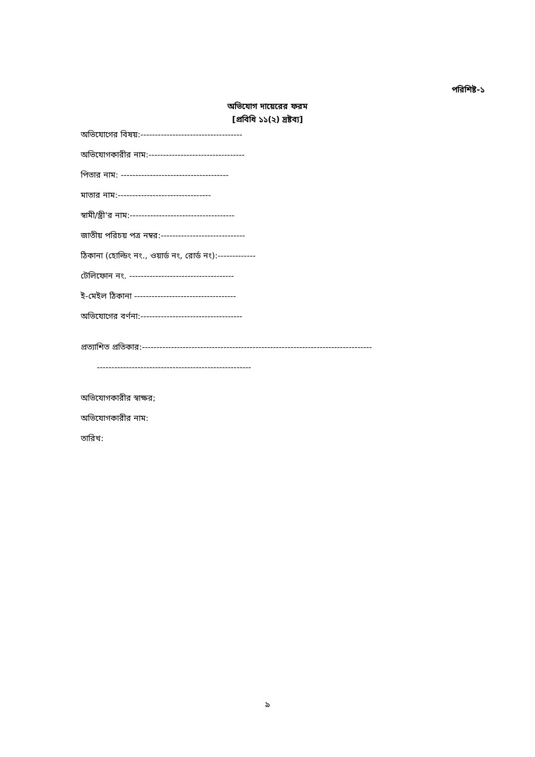পরিশিষ্ট-১
অভিযোগ দায়েরের ফরম
[প্রবিধি ১১(২) দ্রষ্টব্য]
অভিযোগের বিষয়:-----------------------------------
অভিযোগকারীর নাম:---------------------------------
পিতার নাম: -------------------------------------
মাতার নাম:--------------------------------
স্বামী/স্ত্রী'র নাম:------------------------------------
জাতীয় পরিচয় পত্র নম্বর:-----------------------------
ঠিকানা (হোল্ডিং নং., ওয়ার্ড নং, রোর্ড নং):-------------
টেলিফোন নং. ------------------------------------
ই-মেইল ঠিকানা -----------------------------------
অভিযোগের বর্ণনা:-----------------------------------
প্রত্যাশিত প্রতিকার:-------------------------------------------------------------------------------
-----------------------------------------------------
অভিযোগকারীর স্বাক্ষর;
অভিযোগকারীর নাম:
তারিখ:
৯